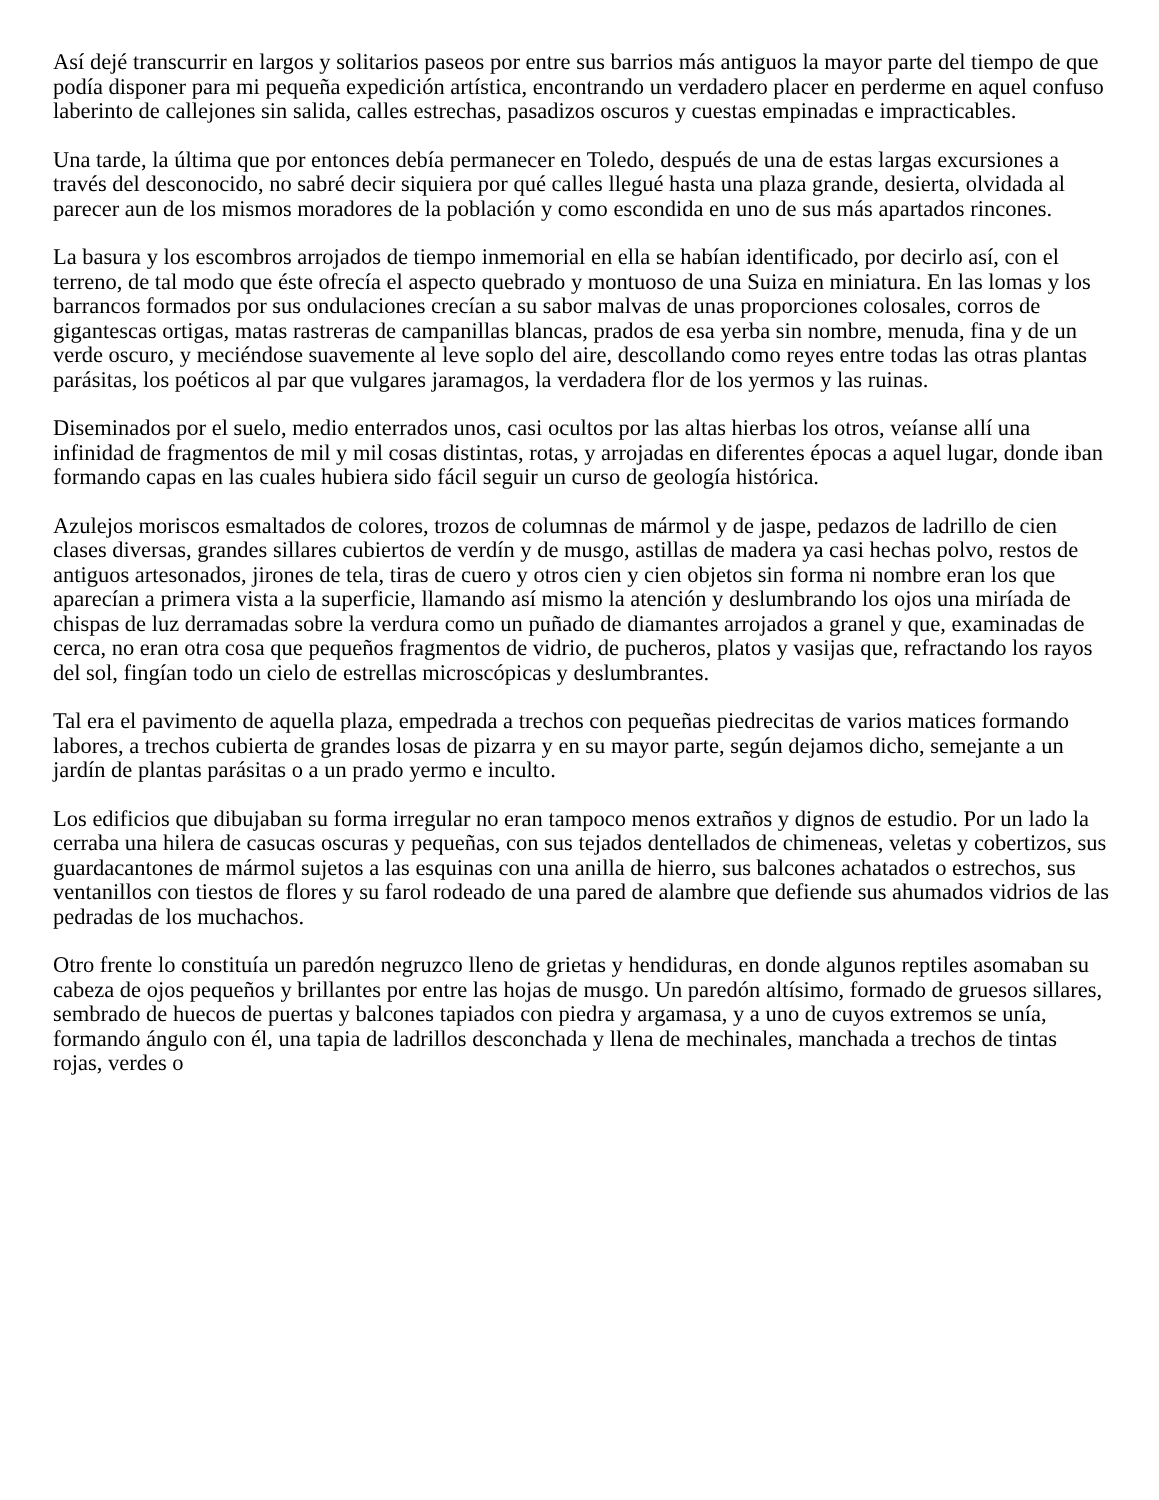Así dejé transcurrir en largos y solitarios paseos por entre sus barrios más antiguos la mayor parte del tiempo de que podía disponer para mi pequeña expedición artística, encontrando un verdadero placer en perderme en aquel confuso laberinto de callejones sin salida, calles estrechas, pasadizos oscuros y cuestas empinadas e impracticables.
Una tarde, la última que por entonces debía permanecer en Toledo, después de una de estas largas excursiones a través del desconocido, no sabré decir siquiera por qué calles llegué hasta una plaza grande, desierta, olvidada al parecer aun de los mismos moradores de la población y como escondida en uno de sus más apartados rincones.
La basura y los escombros arrojados de tiempo inmemorial en ella se habían identificado, por decirlo así, con el terreno, de tal modo que éste ofrecía el aspecto quebrado y montuoso de una Suiza en miniatura. En las lomas y los barrancos formados por sus ondulaciones crecían a su sabor malvas de unas proporciones colosales, corros de gigantescas ortigas, matas rastreras de campanillas blancas, prados de esa yerba sin nombre, menuda, fina y de un verde oscuro, y meciéndose suavemente al leve soplo del aire, descollando como reyes entre todas las otras plantas parásitas, los poéticos al par que vulgares jaramagos, la verdadera flor de los yermos y las ruinas.
Diseminados por el suelo, medio enterrados unos, casi ocultos por las altas hierbas los otros, veíanse allí una infinidad de fragmentos de mil y mil cosas distintas, rotas, y arrojadas en diferentes épocas a aquel lugar, donde iban formando capas en las cuales hubiera sido fácil seguir un curso de geología histórica.
Azulejos moriscos esmaltados de colores, trozos de columnas de mármol y de jaspe, pedazos de ladrillo de cien clases diversas, grandes sillares cubiertos de verdín y de musgo, astillas de madera ya casi hechas polvo, restos de antiguos artesonados, jirones de tela, tiras de cuero y otros cien y cien objetos sin forma ni nombre eran los que aparecían a primera vista a la superficie, llamando así mismo la atención y deslumbrando los ojos una miríada de chispas de luz derramadas sobre la verdura como un puñado de diamantes arrojados a granel y que, examinadas de cerca, no eran otra cosa que pequeños fragmentos de vidrio, de pucheros, platos y vasijas que, refractando los rayos del sol, fingían todo un cielo de estrellas microscópicas y deslumbrantes.
Tal era el pavimento de aquella plaza, empedrada a trechos con pequeñas piedrecitas de varios matices formando labores, a trechos cubierta de grandes losas de pizarra y en su mayor parte, según dejamos dicho, semejante a un jardín de plantas parásitas o a un prado yermo e inculto.
Los edificios que dibujaban su forma irregular no eran tampoco menos extraños y dignos de estudio. Por un lado la cerraba una hilera de casucas oscuras y pequeñas, con sus tejados dentellados de chimeneas, veletas y cobertizos, sus guardacantones de mármol sujetos a las esquinas con una anilla de hierro, sus balcones achatados o estrechos, sus ventanillos con tiestos de flores y su farol rodeado de una pared de alambre que defiende sus ahumados vidrios de las pedradas de los muchachos.
Otro frente lo constituía un paredón negruzco lleno de grietas y hendiduras, en donde algunos reptiles asomaban su cabeza de ojos pequeños y brillantes por entre las hojas de musgo. Un paredón altísimo, formado de gruesos sillares, sembrado de huecos de puertas y balcones tapiados con piedra y argamasa, y a uno de cuyos extremos se unía, formando ángulo con él, una tapia de ladrillos desconchada y llena de mechinales, manchada a trechos de tintas rojas, verdes o